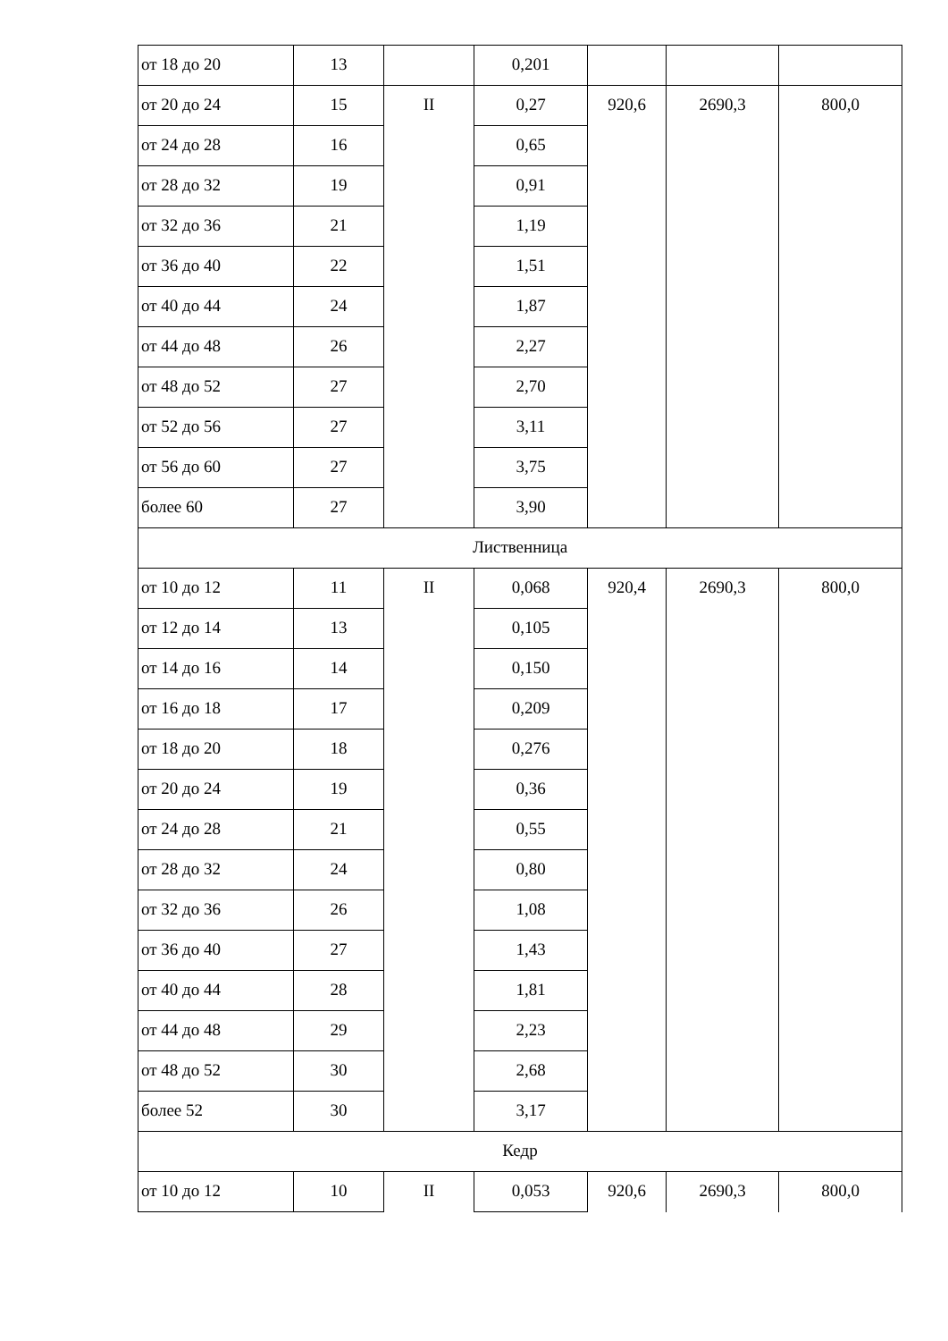| от 18 до 20 | 13 | | 0,201 | | | |
| от 20 до 24 | 15 | II | 0,27 | 920,6 | 2690,3 | 800,0 |
| от 24 до 28 | 16 | | 0,65 | | | |
| от 28 до 32 | 19 | | 0,91 | | | |
| от 32 до 36 | 21 | | 1,19 | | | |
| от 36 до 40 | 22 | | 1,51 | | | |
| от 40 до 44 | 24 | | 1,87 | | | |
| от 44 до 48 | 26 | | 2,27 | | | |
| от 48 до 52 | 27 | | 2,70 | | | |
| от 52 до 56 | 27 | | 3,11 | | | |
| от 56 до 60 | 27 | | 3,75 | | | |
| более 60 | 27 | | 3,90 | | | |
| Лиственница | | | | | | |
| от 10 до 12 | 11 | II | 0,068 | 920,4 | 2690,3 | 800,0 |
| от 12 до 14 | 13 | | 0,105 | | | |
| от 14 до 16 | 14 | | 0,150 | | | |
| от 16 до 18 | 17 | | 0,209 | | | |
| от 18 до 20 | 18 | | 0,276 | | | |
| от 20 до 24 | 19 | | 0,36 | | | |
| от 24 до 28 | 21 | | 0,55 | | | |
| от 28 до 32 | 24 | | 0,80 | | | |
| от 32 до 36 | 26 | | 1,08 | | | |
| от 36 до 40 | 27 | | 1,43 | | | |
| от 40 до 44 | 28 | | 1,81 | | | |
| от 44 до 48 | 29 | | 2,23 | | | |
| от 48 до 52 | 30 | | 2,68 | | | |
| более 52 | 30 | | 3,17 | | | |
| Кедр | | | | | | |
| от 10 до 12 | 10 | II | 0,053 | 920,6 | 2690,3 | 800,0 |